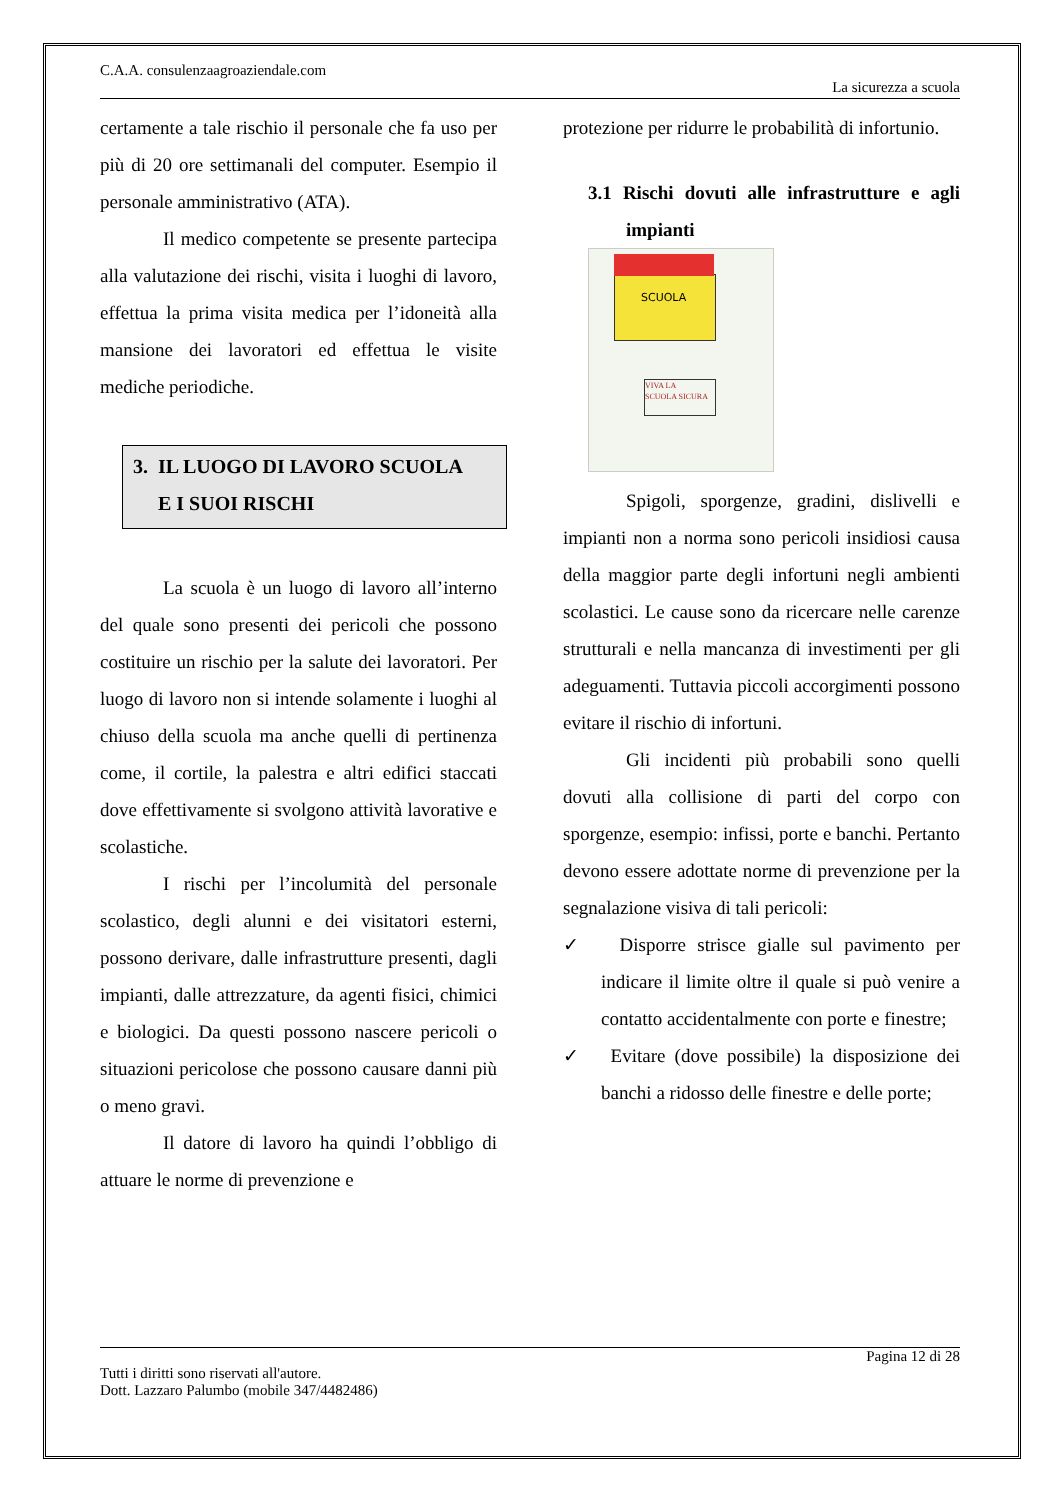C.A.A. consulenzaagroaziendale.com
La sicurezza a scuola
certamente a tale rischio il personale che fa uso per più di 20 ore settimanali del computer. Esempio il personale amministrativo (ATA).
Il medico competente se presente partecipa alla valutazione dei rischi, visita i luoghi di lavoro, effettua la prima visita medica per l’idoneità alla mansione dei lavoratori ed effettua le visite mediche periodiche.
3. IL LUOGO DI LAVORO SCUOLA
E I SUOI RISCHI
La scuola è un luogo di lavoro all’interno del quale sono presenti dei pericoli che possono costituire un rischio per la salute dei lavoratori. Per luogo di lavoro non si intende solamente i luoghi al chiuso della scuola ma anche quelli di pertinenza come, il cortile, la palestra e altri edifici staccati dove effettivamente si svolgono attività lavorative e scolastiche.
I rischi per l’incolumità del personale scolastico, degli alunni e dei visitatori esterni, possono derivare, dalle infrastrutture presenti, dagli impianti, dalle attrezzature, da agenti fisici, chimici e biologici. Da questi possono nascere pericoli o situazioni pericolose che possono causare danni più o meno gravi.
Il datore di lavoro ha quindi l’obbligo di attuare le norme di prevenzione e
protezione per ridurre le probabilità di infortunio.
3.1 Rischi dovuti alle infrastrutture e agli impianti
SCUOLA
VIVA LA
SCUOLA SICURA
Spigoli, sporgenze, gradini, dislivelli e impianti non a norma sono pericoli insidiosi causa della maggior parte degli infortuni negli ambienti scolastici. Le cause sono da ricercare nelle carenze strutturali e nella mancanza di investimenti per gli adeguamenti. Tuttavia piccoli accorgimenti possono evitare il rischio di infortuni.
Gli incidenti più probabili sono quelli dovuti alla collisione di parti del corpo con sporgenze, esempio: infissi, porte e banchi. Pertanto devono essere adottate norme di prevenzione per la segnalazione visiva di tali pericoli:
✓ Disporre strisce gialle sul pavimento per indicare il limite oltre il quale si può venire a contatto accidentalmente con porte e finestre;
✓ Evitare (dove possibile) la disposizione dei banchi a ridosso delle finestre e delle porte;
Pagina 12 di 28
Tutti i diritti sono riservati all'autore.
Dott. Lazzaro Palumbo (mobile 347/4482486)